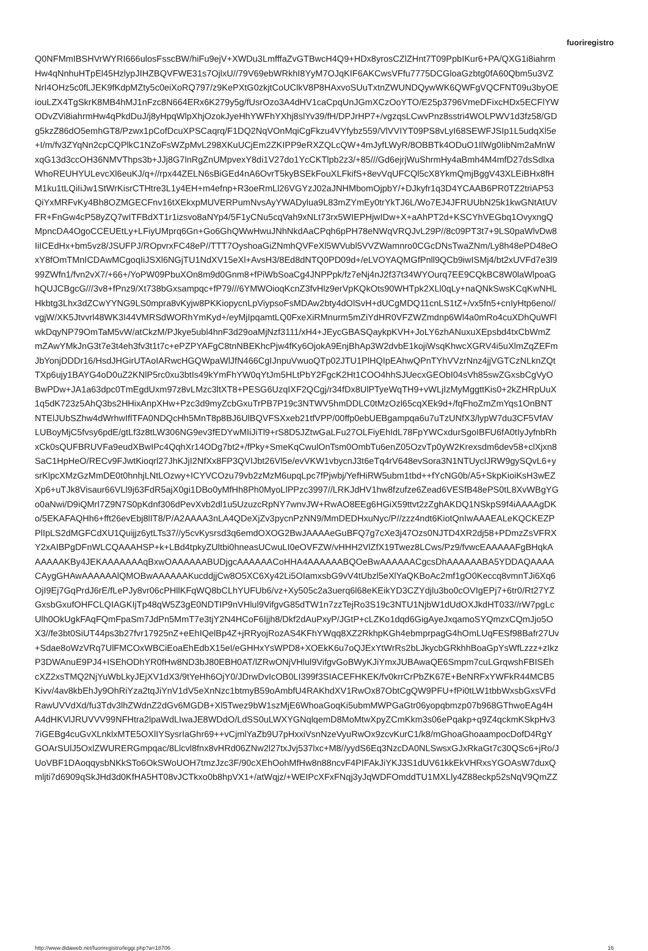fuoriregistro
Q0NFMmIBSHVrWYRI666ulosFsscBW/hiFu9ejV+XWDu3LmfffaZvGTBwcH4Q9+HDx8yrosCZlZHnt7T09PpbIKur6+PA/QXG1i8iahrm
Hw4qNnhuHTpEl45HzlypJIHZBQVFWE31s7OjlxU//79V69ebWRkhI8YyM7OJqKIF6AKCwsVFfu7775DCGloaGzbtg0fA60Qbm5u3VZ
NrI4OHz5c0fLJEK9fKdpMZty5c0eiXoRQ797/z9KePXtG0zkjtCoUClkV8P8HAxvoSUuTxtnZWUNDQywWK6QWFgVQCFNT09u3byOE
iouLZX4TgSkrK8MB4hMJ1nFzc8N664ERx6K279y5g/fUsrOzo3A4dHV1caCpqUnJGmXCzOoYTO/E25p3796VmeDFixcHDx5ECFlYW
ODvZVi8iahrmHw4qPkdDuJ/j8yHpqWlpXhjOzokJyeHhYWFhYXhj8slYv39/fH/DPJrHP7+/vgzqsLCwvPnz8sstri4WOLPWV1d3fz58/GD
g5kzZ86dO5emhGT8/Pzwx1pCofDcuXPSCaqrq/F1DQ2NqVOnMqiCgFkzu4VYfybz559/VlVVIYT09PS8vLyI68SEWFJSIp1L5udqXl5e
+I/m/fv3ZYqNn2cpCQPlkC1NZoFsWZpMvL298XKuUCjEm2ZKIPP9eRXZQLcQW+4mJyfLWyR/8OBBTk4ODuO1IlWg0IibNm2aMnW
xqG13d3ccOH36NMVThps3b+JJj8G7lnRgZnUMpvexY8di1V27do1YcCKTlpb2z3/+85///Gd6ejrjWuShrmHy4aBmh4M4mfD27dsSdlxa
WhoREUHYULevcXl6euKJ/q+//rpx44ZELN6sBiGEd4nA6OvrT5kyBSEkFouXLFkifS+8evVqUFCQl5cX8YkmQmjBggV43XLEiBHx8fH
M1ku1tLQiIiJw1StWrKisrCTHtre3L1y4EH+m4efnp+R3oeRmLl26VGYzJ02aJNHMbomOjpbY/+DJkyfr1q3D4YCAAB6PR0TZ2triAP53
QiYxMRFvKy4Bh8OZMGECFnv16tXEkxpMUVERPumNvsAyYWADylua9L83mZYmEy0trYkTJ6L/Wo7EJ4JFRUUbN25k1kwGNtAtUV
FR+FnGw4cP58yZQ7wITFBdXT1r1izsvo8aNYp4/5F1yCNu5cqVah9xNLt73rx5WIEPHjwIDw+X+aAhPT2d+KSCYhVEGbq1OvyxngQ
MpncDA4OgoCCEUEtLy+LFiyUMprq6Gn+Go6GhQWwHwuJNhNkdAaCPqh6pPH78eNWqVRQJvL29P//8c09PT3t7+9LS0paWlvDw8
IiICEdHx+bm5vz8/JSUFPJ/ROpvrxFC48eP//TTT7OyshoaGiZNmhQVFeXl5WVubl5VVZWamnro0CGcDNsTwaZNm/Ly8h48ePD48eO
xY8fOmTMnICDAwMCgoqIiJSXl6NGjTU1NdXV15eXl+AvsH3/8Ed8dNTQ0PD09d+/eLVOYAQMGfPnll9QCb9iwISMj4/bt2xUVFd7e3l9
99ZWfn1/fvn2vX7/+66+/YoPW09PbuXOn8m9d0Gnm8+fPiWbSoaCg4JNPPpk/fz7eNj4nJ2f37t34WYOurq7EE9CQkBC8W0laWlpoaG
hQUJCBgcG///3v8+fPnz9/Xt738bGxsampqc+fP79///6YMWOioqKcnZ3fvHlz9erVpKQkOts90WHTpk2XLl0qLy+naQNkSwsKCqKwNHL
Hkbtg3Lhx3dZCwYYNG9LS0mpra8vKyjw8PKKiopycnLpViypsoFsMDAw2bty4dOlSvH+dUCgMDQ11cnLS1tZ+/vx5fn5+cnIyHtp6eno//
vgjW/XK5Jtvvrl48WK3I44VMRSdWORhYmKyd+/eyMjIpqamtLQ0FxeXiRMnurm5mZiYdHR0VFZWZmdnp6Wl4a0mRo4cuXDhQuWFl
wkDqyNP79OmTaM5vW/atCkzM/PJkye5ubl4hnF3d29oaMjNzf3111/xH4+JEycGBASQaykpKVH+JoLY6zhANuxuXEpsbd4txCbWmZ
mZAwYMkJnG3t7e3t4eh3fv3t1t7c+ePZPYAFgC8tnNBEKhcPjw4fKy6OjokA9EnjBhAp3W2dvbE1kojiWsqKhwcXGRV4i5uXlmZqZEFm
JbYonjDDDr16/HsdJHGirUTAoIARwcHGQWpaWlJfN466CgIJnpuVwuoQTp02JTU1PlHQIpEAhwQPnTYhVVzrNnz4jjVGTCzNLknZQt
TXp6ujy1BAYG4oD0uZ2KNlP5rc0xu3btIs49kYmFhYW0qYtJm5HLtPbY2FgcK2Ht1COO4hhSJUecxGEObI04sVh85swZGxsbCgVyO
BwPDw+JA1a63dpc0TmEgdUxm97z8vLMzc3ltXT8+PESG6UzqIXF2QCgj/r34fDx8UlPTyeWqTH9+vWLjIzMyMggttKis0+2kZHRpUuX
1q5dK723z5AhQ3bs2HHixAnpXHw+Pzc3d9myZcbGxuTrPB7P19c3NTWV5hmDDLC0tMzOzl65cqXEk9d+/fqFhoZmZmYqs1OnBNT
NTElJUbSZhw4dWrhwIflTFA0NDQcHh5MnT8p8BJ6UlBQVFSXxeb21tfVPP/00ffp0ebUEBgampqa6u7uTzUNfX3/lypW7du3CF5VfAV
LUBoyMjC5fvsy6pdE/gtLf3z8tLW306NG9ev3fEDYwMIiJiTl9+rS8D5JZtwGaLFu27OLFiyEhIdL78FpYWCxdurSgoIBFU6fA0tIyJyfnbRh
xCk0sQUFBRUVFa9eudXBwIPc4QqhXr14ODg7bt2+/fPky+SmeKqCwulOnTsm0OmbTu6enZ05OzvTp0yW2Krexsdm6dev58+clXjxn8
SaC1HpHeO/RECv9FJwtKioqrl27JhKJjI2NfXx8FP3QVIJbt26Vl5e/evVKW1vbycnJ3t6eTq4rV648evSora3N1NTUyclJRW9gySQvL6+y
srKlpcXMzGzMmDE0t0hnhjLNtLOzwy+ICYVCOzu79vb2zMzM6upqLpc7fPjwbj/YefHiRW5ubm1tbd++fYcNG0b/A5+SkpKioiKsH3wEZ
Xp6+uTJk8Visaur66VLl9j63FdR5ajX0gi1DBo0yMfHh8Ph0MyoLlPPzc3997//LRKJdHV1hw8fzufze6Zead6VESfB48ePS0tL8XvWBgYG
o0aNwi/D9iQMrI7Z9N7S0pKdnf306dPevXvb2dl1u5UzuzcRpNY7wnvJW+RwAO8EEg6HGiX59ttvt2zZghAKDQ1NSkpS9f4iAAAAgDK
o/5EKAFAQHh6+fft26evEbj8lIT8/P/A2AAAA3nLA4QDeXjZv3pycnPzNN9/MmDEDHxuNyc/P//zzz4ndt6KiotQnIwAAAEALeKQCKEZP
PlIpLS2dMGFCdXU1Quijjz6ytLTs37//y5cvKysrsd3q6emdOXOG2BwJAAAAeGuBFQ7g7cXe3j47Ozs0NJTD4XR2dj58+PDmzZsVFRX
Y2xAIBPgDFnWLCQAAAHSP+k+LBd4tpkyZUltbi0hneasUCwuLI0eOVFZW/vHHH2VlZfX19Twez8LCws/Pz9/fvwcEAAAAAFgBHqkA
AAAAAKBy4JEKAAAAAAAqBxwOAAAAAABUDjgcAAAAAACoHHA4AAAAAABQOeBwAAAAAACgcsDhAAAAAABA5YDDAQAAAA
CAygGHAwAAAAAAlQMOBwAAAAAAKucddjjCw8O5XC6Xy42Li5OIamxsbG9vV4tUbzl5eXlYaQKBoAc2mf1gO0Keccq8vmnTJi6Xq6
OjI9Ej7GqPrdJ6rE/fLePJy8vr06cPHllKFqWQ8bCLhYUFUb6/vz+Xy505c2a3uerq6l68eKEikYD3CZYdjlu3bo0cOVIgEPj7+6tr0/Rt27YZ
GxsbGxufOHFCLQIAGKIjTp48qW5Z3gE0NDTIP9nVHlul9VifgvG85dTW1n7zzTejRo3S19c3NTU1NjbW1dUdOXJkdHT033//rW7pgLc
Ulh0OkUgkFAqFQmFpaSm7JdPn5MmT7e3tjY2N4HCoF6Ijjh8/Dkf2dAuPxyP/JGtP+cLZKo1dqd6GigAyeJxqamoSYQmzxCQmJjo5O
X3//fe3bt0SiUT44ps3b27fvr17925nZ+eEhIQelBp4Z+jRRyojRozAS4KFhYWqq8XZ2RkhpKGh4ebmprpagG4hOmLUqFESf98Bafr27Uv
+Sdae8oWzVRq7UlFMCOxWBCiEoaEhEdbX15eI/eGHHxYsWPD8+XOEkK6u7oQJExYtWrRs2bLJkycbGRkhhBoaGpYsWfLzzz+zIkz
P3DWAnuE9PJ4+ISEhODhYR0fHw8ND3bJ80EBH0AT/lZRwONjVHlul9VifgvGoBWyKJiYmxJUBAwaQE6Smpm7cuLGrqwshFBISEh
cXZ2xsTMQ2NjYuWbLkyJEjXV1dX3/9tYeHh6OjY0/JDrwDvIcOB0LI399f3SIACEFHKEK/fv0krrCrPbZK67E+BeNRFxYWFkR44MCB5
Kivv/4av8kbEhJy9OhRiYza2tqJiYnV1dV5eXnNzc1btmyB59oAmbfU4RAKhdXV1RwOx87ObtCgQW9PFU+fPi0tLW1tbbWxsbGxsVFd
RawUVVdXd/fu3Tdv3lhZWdnZ2dGv6MGDB+Xl5Twez9bW1szMjE6WhoaGoqKi5ubmMWPGaGtr06yopqbmzp07b968GThwoEAg4H
A4dHKVlJRUVVV99NFHtra2lpaWdLIwaJE8WDdO/LdSS0uLWXYGNqlqemD8MoMtwXpyZCmKkm3s06ePqakp+q9Z4qckmKSkpHv3
7iGEBg4cuGvXLnklxMTE5OXlIYSysrIaGhr69++vCjmlYaZb9U7pHxxiVsnNzeVyuRwOx9zcvKurC1/k8/mGhoaGhoaampocDofD4RgY
GOArSUlJ5OxlZWURERGmpqac/8Llcvl8fnx8vHRd06ZNw2l27txJvj537lxc+M8//yydS6Eq3NzcDA0NLSwsxGJxRkaGt7c30QSc6+jRo/J
UoVBF1DAoqqysbNKkSTo6OkSWoUOH7tmzJzc3F/90cXEhOohMfHw8n88ncvF4PIFAkJiYKJ3S1dUV61kkEkVHRxsYGOAsW7duxQ
mljti7d6909qSkJHd3d0KfHA5HT08vJCTkxo0b8hpVX1+/atWqjz/+WEIPcXFxFNqj3yJqWDFOmddTU1MXLly4Z88eckp52sNqV9QmZZ
http://www.didaweb.net/fuoriregistro/leggi.php?a=18706 16